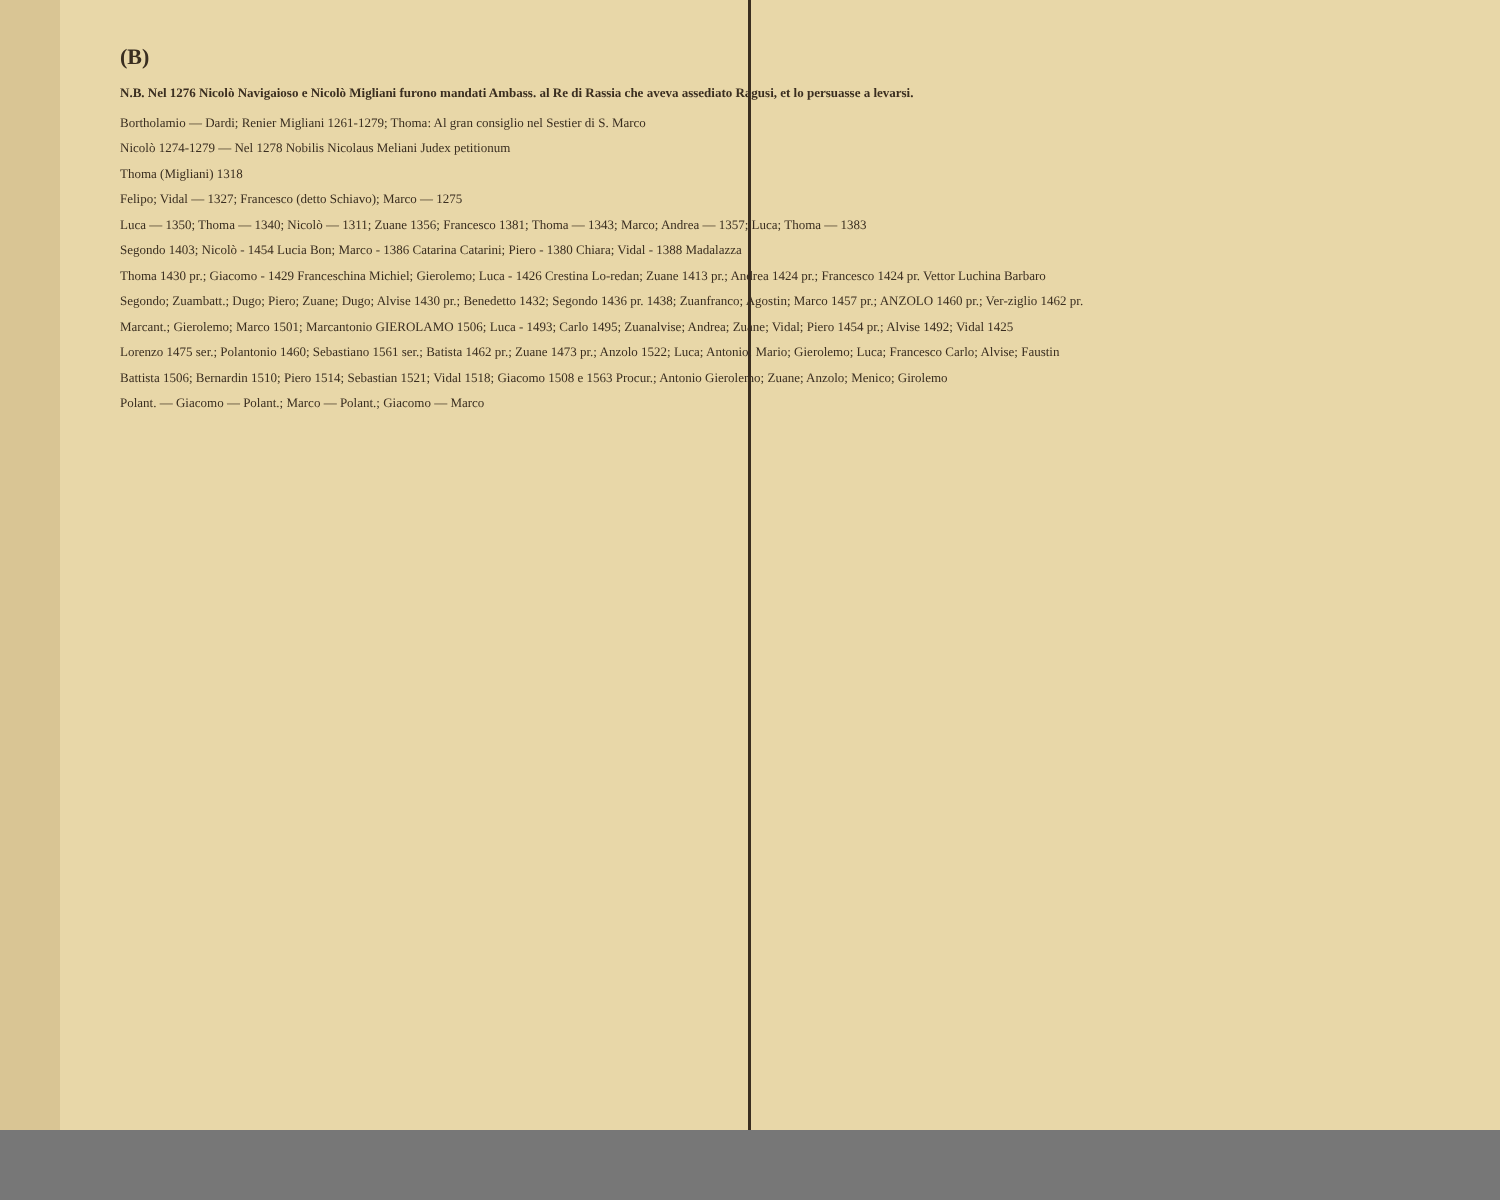(B)
N.B. Nel 1276 Nicolò Navigaioso e Nicolò Migliani furono mandati Ambass. al Re di Rassia che aveva assediato Ragusi, et lo persuasse a levarsi.
Bortholamio — Dardi; Renier Migliani 1261-1279; Thoma: Al gran consiglio nel Sestier di S. Marco
Nicolò 1274-1279 — Nel 1278 Nobilis Nicolaus Meliani Judex petitionum
Thoma (Migliani) 1318
Felipo; Vidal — 1327; Francesco (detto Schiavo); Marco — 1275
Luca — 1350; Thoma — 1340; Nicolò — 1311; Zuane 1356; Francesco 1381; Thoma — 1343; Marco; Andrea — 1357; Luca; Thoma — 1383
Segondo 1403; Nicolò - 1454 Lucia Bon; Marco - 1386 Catarina Catarini; Piero - 1380 Chiara; Vidal - 1388 Madalazza
Thoma 1430 pr.; Giacomo - 1429 Franceschina Michiel; Gierolemo; Luca - 1426 Crestina Lo-redan; Zuane 1413 pr.; Andrea 1424 pr.; Francesco 1424 pr. Vettor Luchina Barbaro
Segondo; Zuambatt.; Dugo; Piero; Zuane; Dugo; Alvise 1430 pr.; Benedetto 1432; Segondo 1436 pr. 1438; Zuanfranco; Agostin; Marco 1457 pr.; ANZOLO 1460 pr.; Ver-ziglio 1462 pr.
Marcant.; Gierolemo; Marco 1501; Marcantonio GIEROLAMO 1506; Luca - 1493; Carlo 1495; Zuanalvise; Andrea; Zuane; Vidal; Piero 1454 pr.; Alvise 1492; Vidal 1425
Lorenzo 1475 ser.; Polantonio 1460; Sebastiano 1561 ser.; Batista 1462 pr.; Zuane 1473 pr.; Anzolo 1522; Luca; Antonio; Mario; Gierolemo; Luca; Francesco Carlo; Alvise; Faustin
Battista 1506; Bernardin 1510; Piero 1514; Sebastian 1521; Vidal 1518; Giacomo 1508 e 1563 Procur.; Antonio Gierolemo; Zuane; Anzolo; Menico; Girolemo
Polant. — Giacomo — Polant.; Marco — Polant.; Giacomo — Marco